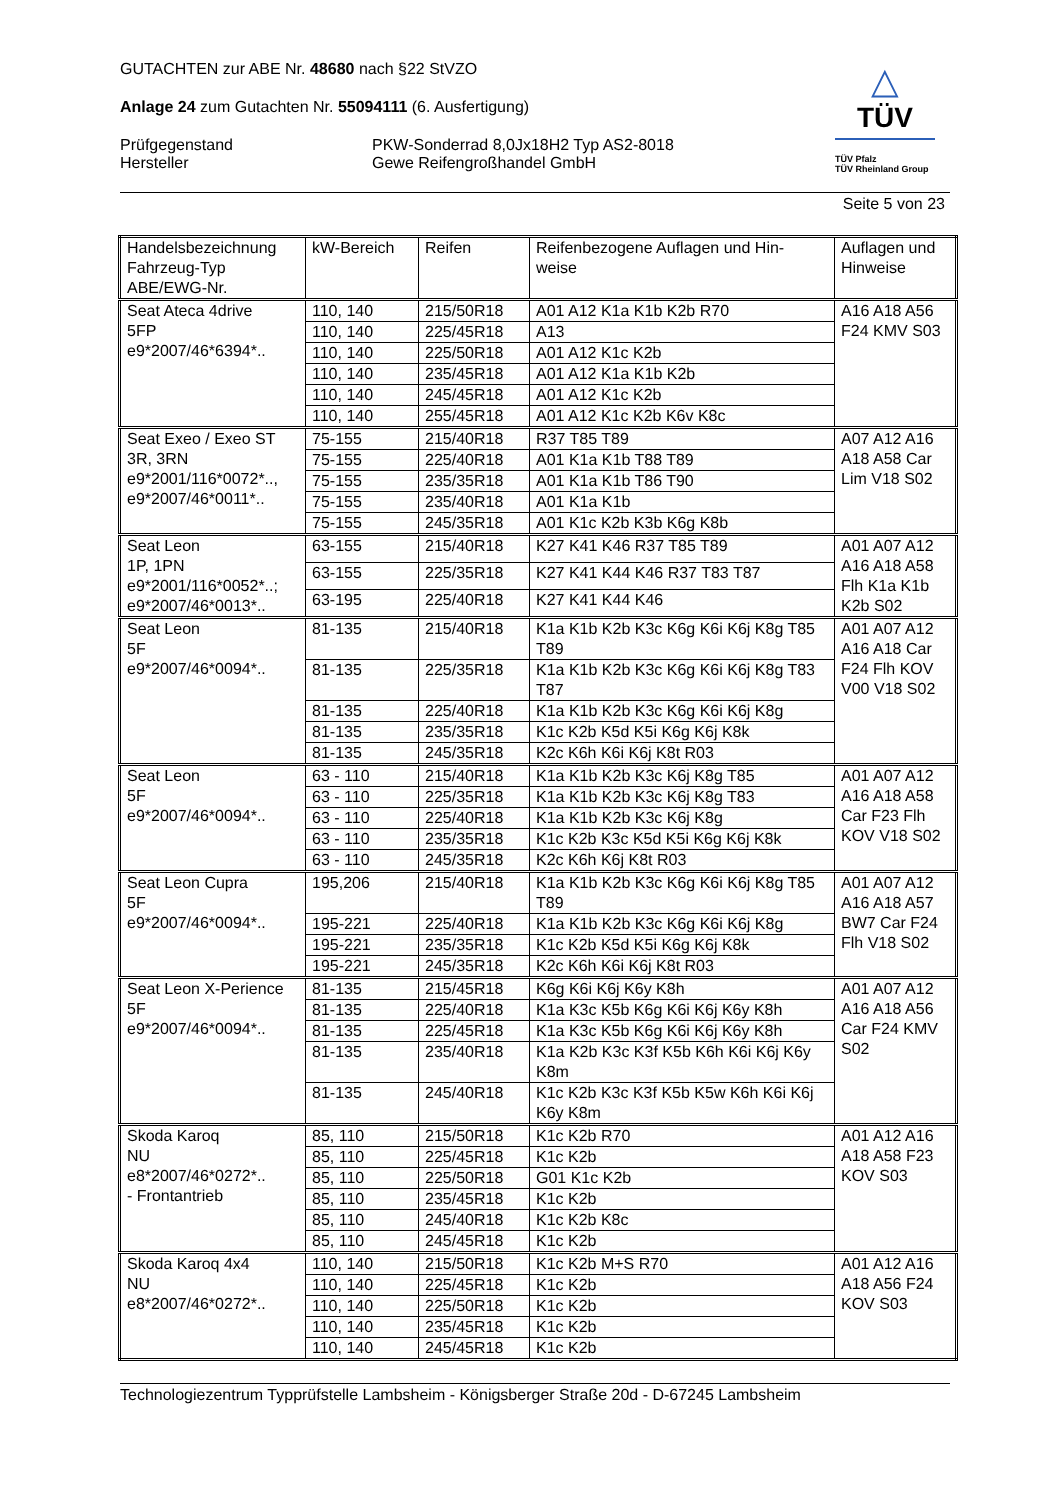△
TÜV
TÜV Pfalz
TÜV Rheinland Group
GUTACHTEN zur ABE Nr. 48680 nach §22 StVZO
Anlage 24 zum Gutachten Nr. 55094111 (6. Ausfertigung)
Prüfgegenstand
Hersteller
PKW-Sonderrad 8,0Jx18H2 Typ AS2-8018
Gewe Reifengroßhandel GmbH
Seite 5 von 23
| Handelsbezeichnung Fahrzeug-Typ ABE/EWG-Nr. | kW-Bereich | Reifen | Reifenbezogene Auflagen und Hin- weise | Auflagen und Hinweise |
| --- | --- | --- | --- | --- |
| Seat Ateca 4drive 5FP e9*2007/46*6394*.. | 110, 140 | 215/50R18 | A01 A12 K1a K1b K2b R70 | A16 A18 A56 F24 KMV S03 |
| | 110, 140 | 225/45R18 | A13 | |
| | 110, 140 | 225/50R18 | A01 A12 K1c K2b | |
| | 110, 140 | 235/45R18 | A01 A12 K1a K1b K2b | |
| | 110, 140 | 245/45R18 | A01 A12 K1c K2b | |
| | 110, 140 | 255/45R18 | A01 A12 K1c K2b K6v K8c | |
| Seat Exeo / Exeo ST 3R, 3RN e9*2001/116*0072*.., e9*2007/46*0011*.. | 75-155 | 215/40R18 | R37 T85 T89 | A07 A12 A16 A18 A58 Car Lim V18 S02 |
| | 75-155 | 225/40R18 | A01 K1a K1b T88 T89 | |
| | 75-155 | 235/35R18 | A01 K1a K1b T86 T90 | |
| | 75-155 | 235/40R18 | A01 K1a K1b | |
| | 75-155 | 245/35R18 | A01 K1c K2b K3b K6g K8b | |
| Seat Leon 1P, 1PN e9*2001/116*0052*..; e9*2007/46*0013*.. | 63-155 | 215/40R18 | K27 K41 K46 R37 T85 T89 | A01 A07 A12 A16 A18 A58 Flh K1a K1b K2b S02 |
| | 63-155 | 225/35R18 | K27 K41 K44 K46 R37 T83 T87 | |
| | 63-195 | 225/40R18 | K27 K41 K44 K46 | |
| Seat Leon 5F e9*2007/46*0094*.. | 81-135 | 215/40R18 | K1a K1b K2b K3c K6g K6i K6j K8g T85 T89 | A01 A07 A12 A16 A18 Car F24 Flh KOV V00 V18 S02 |
| | 81-135 | 225/35R18 | K1a K1b K2b K3c K6g K6i K6j K8g T83 T87 | |
| | 81-135 | 225/40R18 | K1a K1b K2b K3c K6g K6i K6j K8g | |
| | 81-135 | 235/35R18 | K1c K2b K5d K5i K6g K6j K8k | |
| | 81-135 | 245/35R18 | K2c K6h K6i K6j K8t R03 | |
| Seat Leon 5F e9*2007/46*0094*.. | 63 - 110 | 215/40R18 | K1a K1b K2b K3c K6j K8g T85 | A01 A07 A12 A16 A18 A58 Car F23 Flh KOV V18 S02 |
| | 63 - 110 | 225/35R18 | K1a K1b K2b K3c K6j K8g T83 | |
| | 63 - 110 | 225/40R18 | K1a K1b K2b K3c K6j K8g | |
| | 63 - 110 | 235/35R18 | K1c K2b K3c K5d K5i K6g K6j K8k | |
| | 63 - 110 | 245/35R18 | K2c K6h K6j K8t R03 | |
| Seat Leon Cupra 5F e9*2007/46*0094*.. | 195,206 | 215/40R18 | K1a K1b K2b K3c K6g K6i K6j K8g T85 T89 | A01 A07 A12 A16 A18 A57 BW7 Car F24 Flh V18 S02 |
| | 195-221 | 225/40R18 | K1a K1b K2b K3c K6g K6i K6j K8g | |
| | 195-221 | 235/35R18 | K1c K2b K5d K5i K6g K6j K8k | |
| | 195-221 | 245/35R18 | K2c K6h K6i K6j K8t R03 | |
| Seat Leon X-Perience 5F e9*2007/46*0094*.. | 81-135 | 215/45R18 | K6g K6i K6j K6y K8h | A01 A07 A12 A16 A18 A56 Car F24 KMV S02 |
| | 81-135 | 225/40R18 | K1a K3c K5b K6g K6i K6j K6y K8h | |
| | 81-135 | 225/45R18 | K1a K3c K5b K6g K6i K6j K6y K8h | |
| | 81-135 | 235/40R18 | K1a K2b K3c K3f K5b K6h K6i K6j K6y K8m | |
| | 81-135 | 245/40R18 | K1c K2b K3c K3f K5b K5w K6h K6i K6j K6y K8m | |
| Skoda Karoq NU e8*2007/46*0272*.. - Frontantrieb | 85, 110 | 215/50R18 | K1c K2b R70 | A01 A12 A16 A18 A58 F23 KOV S03 |
| | 85, 110 | 225/45R18 | K1c K2b | |
| | 85, 110 | 225/50R18 | G01 K1c K2b | |
| | 85, 110 | 235/45R18 | K1c K2b | |
| | 85, 110 | 245/40R18 | K1c K2b K8c | |
| | 85, 110 | 245/45R18 | K1c K2b | |
| Skoda Karoq 4x4 NU e8*2007/46*0272*.. | 110, 140 | 215/50R18 | K1c K2b M+S R70 | A01 A12 A16 A18 A56 F24 KOV S03 |
| | 110, 140 | 225/45R18 | K1c K2b | |
| | 110, 140 | 225/50R18 | K1c K2b | |
| | 110, 140 | 235/45R18 | K1c K2b | |
| | 110, 140 | 245/45R18 | K1c K2b | |
Technologiezentrum Typprüfstelle Lambsheim - Königsberger Straße 20d - D-67245 Lambsheim